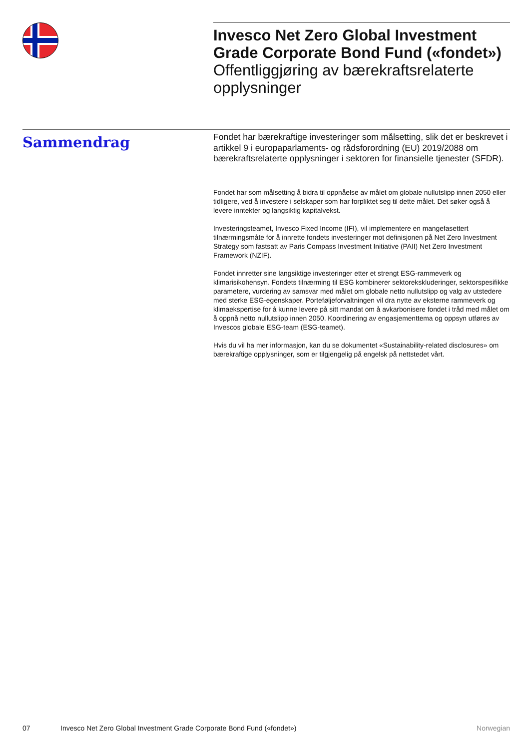Invesco Net Zero Global Investment Grade Corporate Bond Fund («fondet»)
Offentliggjøring av bærekraftsrelaterte opplysninger
Sammendrag
Fondet har bærekraftige investeringer som målsetting, slik det er beskrevet i artikkel 9 i europaparlaments- og rådsforordning (EU) 2019/2088 om bærekraftsrelaterte opplysninger i sektoren for finansielle tjenester (SFDR).
Fondet har som målsetting å bidra til oppnåelse av målet om globale nullutslipp innen 2050 eller tidligere, ved å investere i selskaper som har forpliktet seg til dette målet. Det søker også å levere inntekter og langsiktig kapitalvekst.
Investeringsteamet, Invesco Fixed Income (IFI), vil implementere en mangefasettert tilnærmingsmåte for å innrette fondets investeringer mot definisjonen på Net Zero Investment Strategy som fastsatt av Paris Compass Investment Initiative (PAII) Net Zero Investment Framework (NZIF).
Fondet innretter sine langsiktige investeringer etter et strengt ESG-rammeverk og klimarisikohensyn. Fondets tilnærming til ESG kombinerer sektorekskluderinger, sektorspesifikke parametere, vurdering av samsvar med målet om globale netto nullutslipp og valg av utstedere med sterke ESG-egenskaper. Porteføljeforvaltningen vil dra nytte av eksterne rammeverk og klimaekspertise for å kunne levere på sitt mandat om å avkarbonisere fondet i tråd med målet om å oppnå netto nullutslipp innen 2050. Koordinering av engasjementtema og oppsyn utføres av Invescos globale ESG-team (ESG-teamet).
Hvis du vil ha mer informasjon, kan du se dokumentet «Sustainability-related disclosures» om bærekraftige opplysninger, som er tilgjengelig på engelsk på nettstedet vårt.
07 Invesco Net Zero Global Investment Grade Corporate Bond Fund («fondet») Norwegian